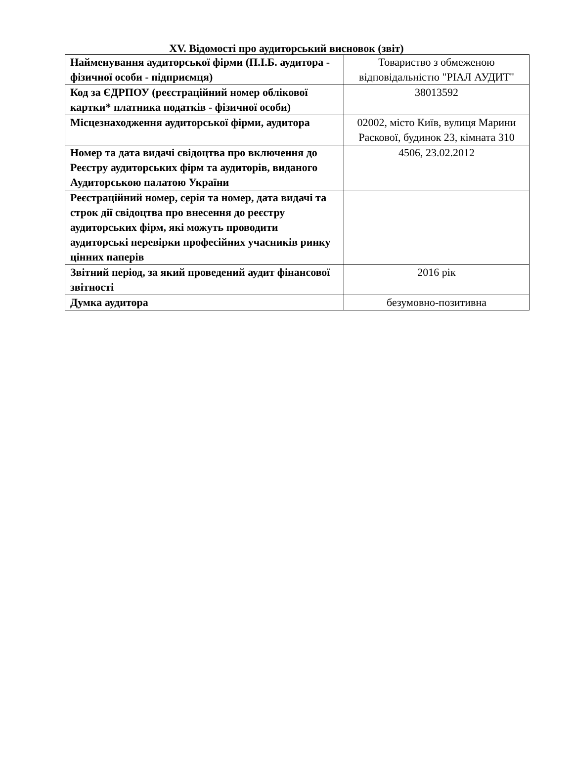XV. Відомості про аудиторський висновок (звіт)
| Найменування аудиторської фірми (П.І.Б. аудитора - фізичної особи - підприємця) | Товариство з обмеженою відповідальністю "РІАЛ АУДИТ" |
| Код за ЄДРПОУ (реєстраційний номер облікової картки* платника податків - фізичної особи) | 38013592 |
| Місцезнаходження аудиторської фірми, аудитора | 02002, місто Київ, вулиця Марини Раскової, будинок 23, кімната 310 |
| Номер та дата видачі свідоцтва про включення до Реєстру аудиторських фірм та аудиторів, виданого Аудиторською палатою України | 4506, 23.02.2012 |
| Реєстраційний номер, серія та номер, дата видачі та строк дії свідоцтва про внесення до реєстру аудиторських фірм, які можуть проводити аудиторські перевірки професійних учасників ринку цінних паперів | |
| Звітний період, за який проведений аудит фінансової звітності | 2016 рік |
| Думка аудитора | безумовно-позитивна |